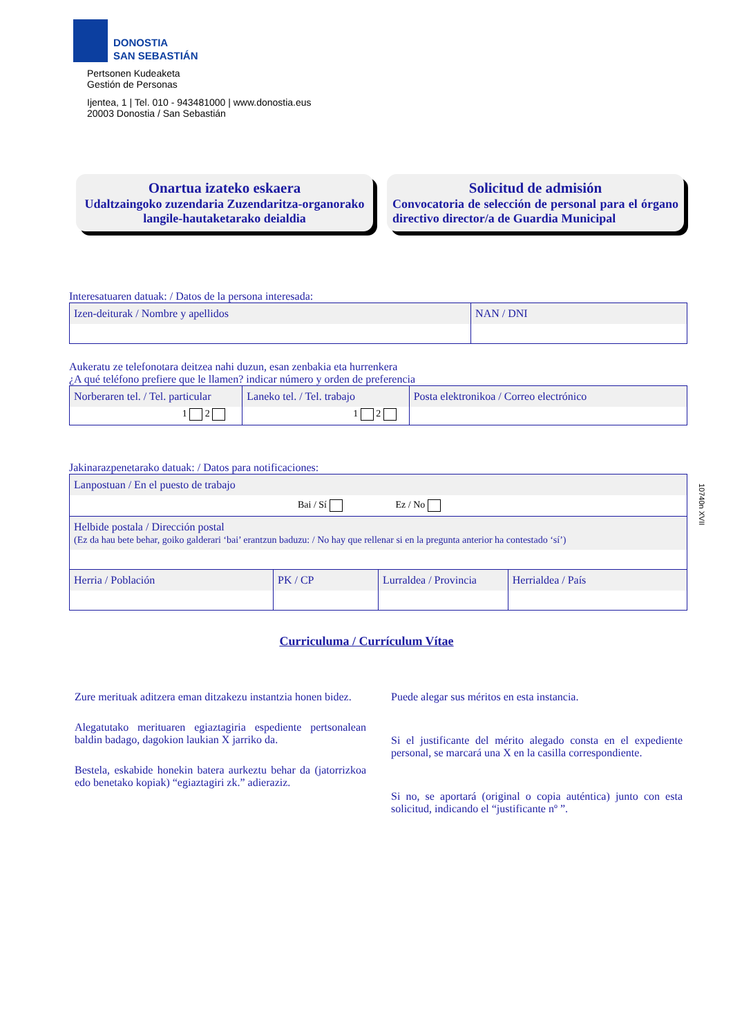DONOSTIA
SAN SEBASTIÁN
Pertsonen Kudeaketa
Gestión de Personas
Ijentea, 1 | Tel. 010 - 943481000 | www.donostia.eus
20003 Donostia / San Sebastián
Onartua izateko eskaera
Udaltzaingoko zuzendaria Zuzendaritza-organorako langile-hautaketarako deialdia
Solicitud de admisión
Convocatoria de selección de personal para el órgano directivo director/a de Guardia Municipal
Interesatuaren datuak: / Datos de la persona interesada:
| Izen-deiturak / Nombre y apellidos | NAN / DNI |
Aukeratu ze telefonotara deitzea nahi duzun, esan zenbakia eta hurrenkera
¿A qué teléfono prefiere que le llamen? indicar número y orden de preferencia
| Norberaren tel. / Tel. particular 1 2 | Laneko tel. / Tel. trabajo 1 2 | Posta elektronikoa / Correo electrónico |
Jakinarazpenetarako datuak: / Datos para notificaciones:
| Lanpostuan / En el puesto de trabajo Bai / Sí Ez / No | | | |
| Helbide postala / Dirección postal (Ez da hau bete behar, goiko galderari ‘bai’ erantzun baduzu: / No hay que rellenar si en la pregunta anterior ha contestado ‘sí’) | | | |
| Herria / Población | PK / CP | Lurraldea / Provincia | Herrialdea / País |
Curriculuma / Currículum Vítae
Zure merituak aditzera eman ditzakezu instantzia honen bidez.
Alegatutako merituaren egiaztagiria espediente pertsonalean baldin badago, dagokion laukian X jarriko da.
Bestela, eskabide honekin batera aurkeztu behar da (jatorrizkoa edo benetako kopiak) “egiaztagiri zk.” adieraziz.
Puede alegar sus méritos en esta instancia.
Si el justificante del mérito alegado consta en el expediente personal, se marcará una X en la casilla correspondiente.
Si no, se aportará (original o copia auténtica) junto con esta solicitud, indicando el “justificante nº ”.
10740n XVII